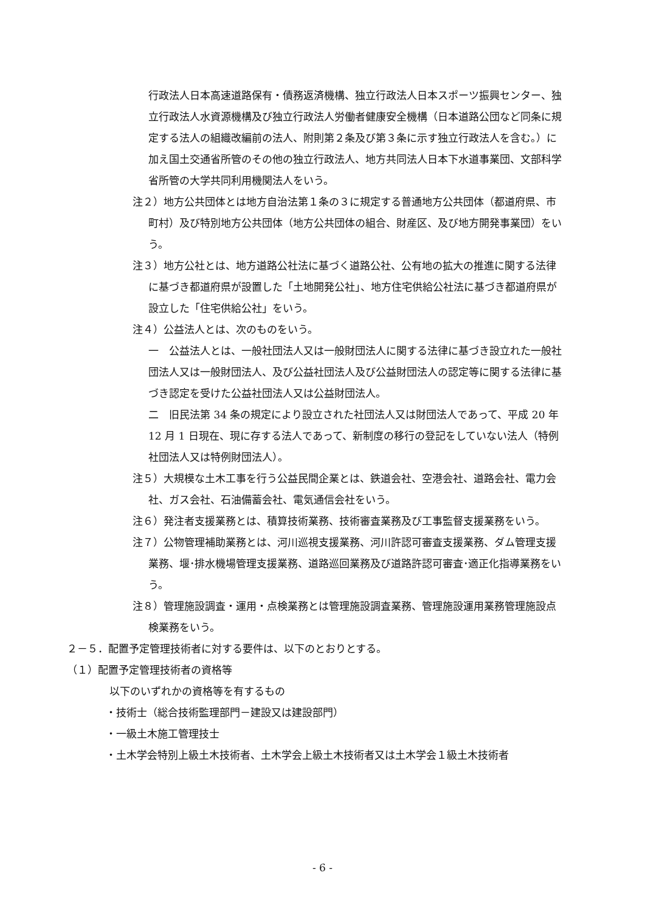行政法人日本高速道路保有・債務返済機構、独立行政法人日本スポーツ振興センター、独立行政法人水資源機構及び独立行政法人労働者健康安全機構（日本道路公団など同条に規定する法人の組織改編前の法人、附則第２条及び第３条に示す独立行政法人を含む。）に加え国土交通省所管のその他の独立行政法人、地方共同法人日本下水道事業団、文部科学省所管の大学共同利用機関法人をいう。
注２）地方公共団体とは地方自治法第１条の３に規定する普通地方公共団体（都道府県、市町村）及び特別地方公共団体（地方公共団体の組合、財産区、及び地方開発事業団）をいう。
注３）地方公社とは、地方道路公社法に基づく道路公社、公有地の拡大の推進に関する法律に基づき都道府県が設置した「土地開発公社」、地方住宅供給公社法に基づき都道府県が設立した「住宅供給公社」をいう。
注４）公益法人とは、次のものをいう。
一　公益法人とは、一般社団法人又は一般財団法人に関する法律に基づき設立れた一般社団法人又は一般財団法人、及び公益社団法人及び公益財団法人の認定等に関する法律に基づき認定を受けた公益社団法人又は公益財団法人。
二　旧民法第 34 条の規定により設立された社団法人又は財団法人であって、平成 20 年 12 月 1 日現在、現に存する法人であって、新制度の移行の登記をしていない法人（特例社団法人又は特例財団法人）。
注５）大規模な土木工事を行う公益民間企業とは、鉄道会社、空港会社、道路会社、電力会社、ガス会社、石油備蓄会社、電気通信会社をいう。
注６）発注者支援業務とは、積算技術業務、技術審査業務及び工事監督支援業務をいう。
注７）公物管理補助業務とは、河川巡視支援業務、河川許認可審査支援業務、ダム管理支援業務、堰･排水機場管理支援業務、道路巡回業務及び道路許認可審査･適正化指導業務をいう。
注８）管理施設調査・運用・点検業務とは管理施設調査業務、管理施設運用業務管理施設点検業務をいう。
２－５．配置予定管理技術者に対する要件は、以下のとおりとする。
（１）配置予定管理技術者の資格等
以下のいずれかの資格等を有するもの
・技術士（総合技術監理部門－建設又は建設部門）
・一級土木施工管理技士
・土木学会特別上級土木技術者、土木学会上級土木技術者又は土木学会１級土木技術者
- 6 -